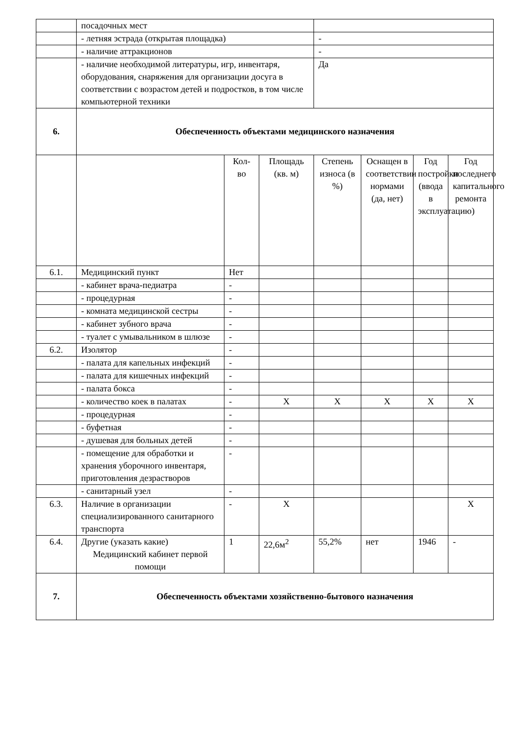| | посадочных мест | | | | | | |
| | - летняя эстрада (открытая площадка) | | | - | | | |
| | - наличие аттракционов | | | - | | | |
| | - наличие необходимой литературы, игр, инвентаря, оборудования, снаряжения для организации досуга в соответствии с возрастом детей и подростков, в том числе компьютерной техники | | | Да | | | |
| 6. | Обеспеченность объектами медицинского назначения | | | | | | |
| | | Кол-во | Площадь (кв. м) | Степень износа (в %) | Оснащен в соответствии нормами (да, нет) | Год постройки (ввода в эксплуатацию) | Год последнего капитального ремонта |
| 6.1. | Медицинский пункт | Нет | | | | | |
| | - кабинет врача-педиатра | - | | | | | |
| | - процедурная | - | | | | | |
| | - комната медицинской сестры | - | | | | | |
| | - кабинет зубного врача | - | | | | | |
| | - туалет с умывальником в шлюзе | - | | | | | |
| 6.2. | Изолятор | - | | | | | |
| | - палата для капельных инфекций | - | | | | | |
| | - палата для кишечных инфекций | - | | | | | |
| | - палата бокса | - | | | | | |
| | - количество коек в палатах | - | X | X | X | X | X |
| | - процедурная | - | | | | | |
| | - буфетная | - | | | | | |
| | - душевая для больных детей | - | | | | | |
| | - помещение для обработки и хранения уборочного инвентаря, приготовления дезрастворов | - | | | | | |
| | - санитарный узел | - | | | | | |
| 6.3. | Наличие в организации специализированного санитарного транспорта | - | X | | | | X |
| 6.4. | Другие (указать какие) Медицинский кабинет первой помощи | 1 | 22,6м<sup>2</sup> | 55,2% | нет | 1946 | - |
| 7. | Обеспеченность объектами хозяйственно-бытового назначения | | | | | | |